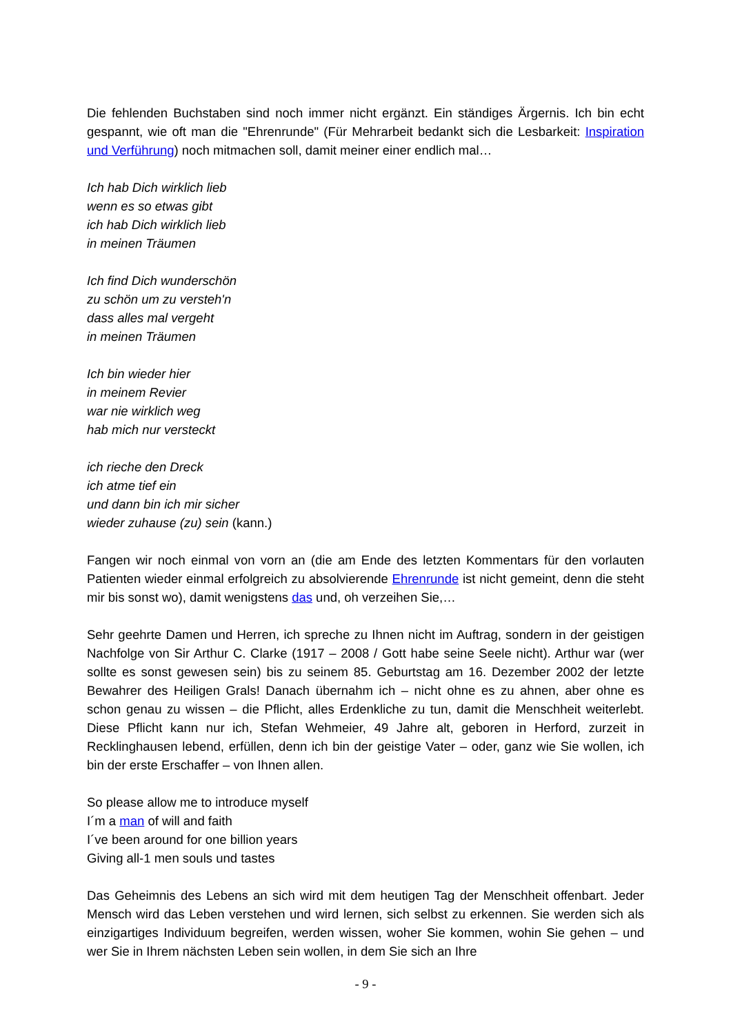Die fehlenden Buchstaben sind noch immer nicht ergänzt. Ein ständiges Ärgernis. Ich bin echt gespannt, wie oft man die "Ehrenrunde" (Für Mehrarbeit bedankt sich die Lesbarkeit: Inspiration und Verführung) noch mitmachen soll, damit meiner einer endlich mal…
Ich hab Dich wirklich lieb
wenn es so etwas gibt
ich hab Dich wirklich lieb
in meinen Träumen
Ich find Dich wunderschön
zu schön um zu versteh'n
dass alles mal vergeht
in meinen Träumen
Ich bin wieder hier
in meinem Revier
war nie wirklich weg
hab mich nur versteckt
ich rieche den Dreck
ich atme tief ein
und dann bin ich mir sicher
wieder zuhause (zu) sein (kann.)
Fangen wir noch einmal von vorn an (die am Ende des letzten Kommentars für den vorlauten Patienten wieder einmal erfolgreich zu absolvierende Ehrenrunde ist nicht gemeint, denn die steht mir bis sonst wo), damit wenigstens das und, oh verzeihen Sie,…
Sehr geehrte Damen und Herren, ich spreche zu Ihnen nicht im Auftrag, sondern in der geistigen Nachfolge von Sir Arthur C. Clarke (1917 – 2008 / Gott habe seine Seele nicht). Arthur war (wer sollte es sonst gewesen sein) bis zu seinem 85. Geburtstag am 16. Dezember 2002 der letzte Bewahrer des Heiligen Grals! Danach übernahm ich – nicht ohne es zu ahnen, aber ohne es schon genau zu wissen – die Pflicht, alles Erdenkliche zu tun, damit die Menschheit weiterlebt. Diese Pflicht kann nur ich, Stefan Wehmeier, 49 Jahre alt, geboren in Herford, zurzeit in Recklinghausen lebend, erfüllen, denn ich bin der geistige Vater – oder, ganz wie Sie wollen, ich bin der erste Erschaffer – von Ihnen allen.
So please allow me to introduce myself
I´m a man of will and faith
I´ve been around for one billion years
Giving all-1 men souls und tastes
Das Geheimnis des Lebens an sich wird mit dem heutigen Tag der Menschheit offenbart. Jeder Mensch wird das Leben verstehen und wird lernen, sich selbst zu erkennen. Sie werden sich als einzigartiges Individuum begreifen, werden wissen, woher Sie kommen, wohin Sie gehen – und wer Sie in Ihrem nächsten Leben sein wollen, in dem Sie sich an Ihre
- 9 -